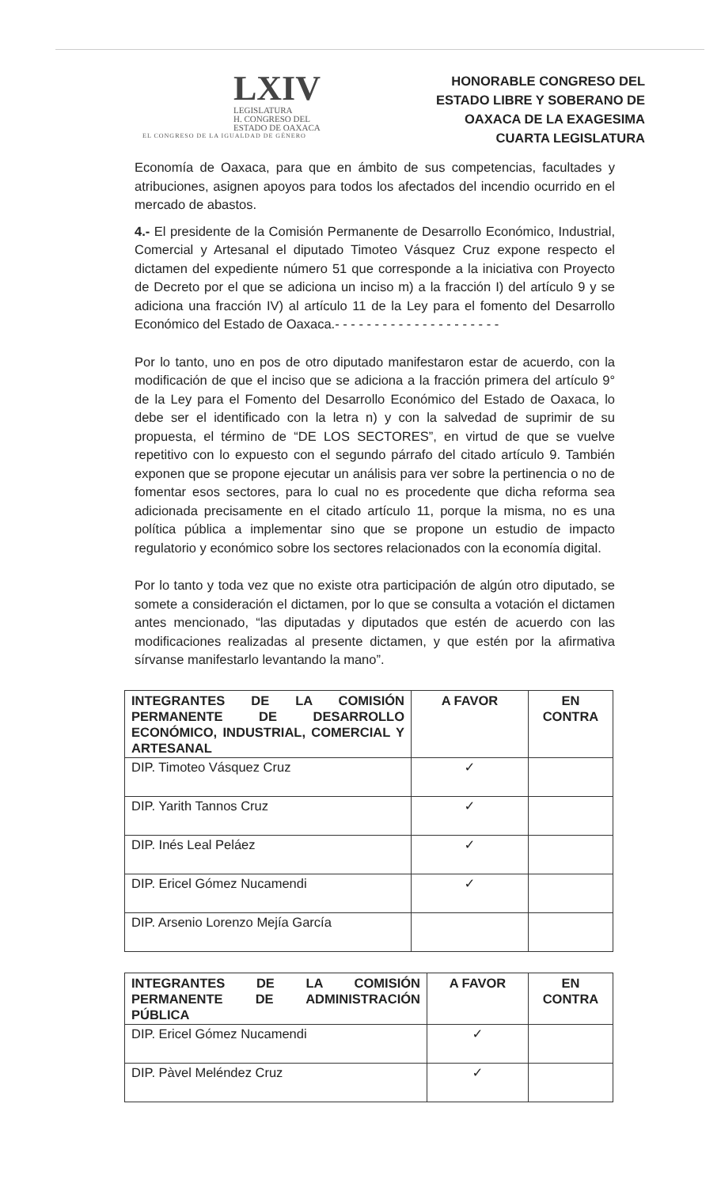LXIV
LEGISLATURA
H. CONGRESO DEL
ESTADO DE OAXACA
EL CONGRESO DE LA IGUALDAD DE GÉNERO
HONORABLE CONGRESO DEL
ESTADO LIBRE Y SOBERANO DE
OAXACA DE LA EXAGESIMA
CUARTA LEGISLATURA
Economía de Oaxaca, para que en ámbito de sus competencias, facultades y atribuciones, asignen apoyos para todos los afectados del incendio ocurrido en el mercado de abastos.
4.- El presidente de la Comisión Permanente de Desarrollo Económico, Industrial, Comercial y Artesanal el diputado Timoteo Vásquez Cruz expone respecto el dictamen del expediente número 51 que corresponde a la iniciativa con Proyecto de Decreto por el que se adiciona un inciso m) a la fracción I) del artículo 9 y se adiciona una fracción IV) al artículo 11 de la Ley para el fomento del Desarrollo Económico del Estado de Oaxaca.- - - - - - - - - - - - - - - - - - - - -
Por lo tanto, uno en pos de otro diputado manifestaron estar de acuerdo, con la modificación de que el inciso que se adiciona a la fracción primera del artículo 9° de la Ley para el Fomento del Desarrollo Económico del Estado de Oaxaca, lo debe ser el identificado con la letra n) y con la salvedad de suprimir de su propuesta, el término de “DE LOS SECTORES”, en virtud de que se vuelve repetitivo con lo expuesto con el segundo párrafo del citado artículo 9. También exponen que se propone ejecutar un análisis para ver sobre la pertinencia o no de fomentar esos sectores, para lo cual no es procedente que dicha reforma sea adicionada precisamente en el citado artículo 11, porque la misma, no es una política pública a implementar sino que se propone un estudio de impacto regulatorio y económico sobre los sectores relacionados con la economía digital.
Por lo tanto y toda vez que no existe otra participación de algún otro diputado, se somete a consideración el dictamen, por lo que se consulta a votación el dictamen antes mencionado, “las diputadas y diputados que estén de acuerdo con las modificaciones realizadas al presente dictamen, y que estén por la afirmativa sírvanse manifestarlo levantando la mano”.
| INTEGRANTES DE LA COMISIÓN PERMANENTE DE DESARROLLO ECONÓMICO, INDUSTRIAL, COMERCIAL Y ARTESANAL | A FAVOR | EN CONTRA |
| --- | --- | --- |
| DIP. Timoteo Vásquez Cruz | ✓ | |
| DIP. Yarith Tannos Cruz | ✓ | |
| DIP. Inés Leal Peláez | ✓ | |
| DIP. Ericel Gómez Nucamendi | ✓ | |
| DIP. Arsenio Lorenzo Mejía García | | |
| INTEGRANTES DE LA COMISIÓN PERMANENTE DE ADMINISTRACIÓN PÚBLICA | A FAVOR | EN CONTRA |
| --- | --- | --- |
| DIP. Ericel Gómez Nucamendi | ✓ | |
| DIP. Pàvel Meléndez Cruz | ✓ | |